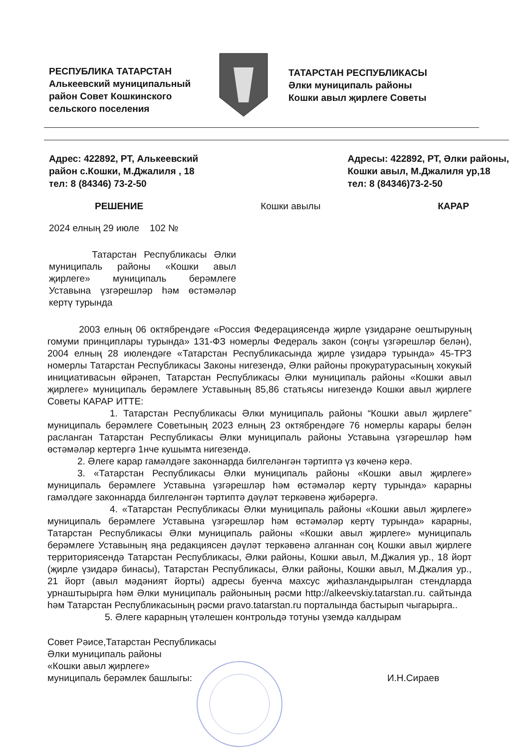РЕСПУБЛИКА ТАТАРСТАН
Алькеевский муниципальный район Совет Кошкинского сельского поселения
ТАТАРСТАН РЕСПУБЛИКАСЫ
Әлки муниципаль районы
Кошки авыл җирлеге Советы
Адрес: 422892, РТ, Алькеевский
район с.Кошки, М.Джалиля , 18
тел: 8 (84346) 73-2-50
Адресы: 422892, РТ, Әлки районы,
Кошки авыл, М.Джалиля ур,18
тел: 8 (84346)73-2-50
РЕШЕНИЕ Кошки авылы КАРАР
2024 елның 29 июле 102 №
Татарстан Республикасы Әлки муниципаль районы «Кошки авыл җирлеге» муниципаль берәмлеге Уставына үзгәрешләр һәм өстәмәләр кертү турында
2003 елның 06 октябрендәге «Россия Федерациясендә җирле үзидарәне оештыруның гомуми принциплары турында» 131-ФЗ номерлы Федераль закон (соңгы үзгәрешләр белән), 2004 елның 28 июлендәге «Татарстан Республикасында җирле үзидарә турында» 45-ТРЗ номерлы Татарстан Республикасы Законы нигезендә, Әлки районы прокуратурасының хокукый инициативасын өйрәнеп, Татарстан Республикасы Әлки муниципаль районы «Кошки авыл җирлеге» муниципаль берәмлеге Уставының 85,86 статьясы нигезендә Кошки авыл җирлеге Советы КАРАР ИТТЕ:
1. Татарстан Республикасы Әлки муниципаль районы “Кошки авыл җирлеге” муниципаль берәмлеге Советының 2023 елның 23 октябрендәге 76 номерлы карары белән расланган Татарстан Республикасы Әлки муниципаль районы Уставына үзгәрешләр һәм өстәмәләр кертергә 1нче кушымта нигезендә.
2. Әлеге карар гамәлдәге законнарда билгеләнгән тәртиптә үз көченә керә.
3. «Татарстан Республикасы Әлки муниципаль районы «Кошки авыл җирлеге» муниципаль берәмлеге Уставына үзгәрешләр һәм өстәмәләр кертү турында» карарны гамәлдәге законнарда билгеләнгән тәртиптә дәүләт теркәвенә җибәрергә.
4. «Татарстан Республикасы Әлки муниципаль районы «Кошки авыл җирлеге» муниципаль берәмлеге Уставына үзгәрешләр һәм өстәмәләр кертү турында» карарны, Татарстан Республикасы Әлки муниципаль районы «Кошки авыл җирлеге» муниципаль берәмлеге Уставының яңа редакциясен дәүләт теркәвенә алганнан соң Кошки авыл җирлеге территориясендә Татарстан Республикасы, Әлки районы, Кошки авыл, М.Джалия ур., 18 йорт (җирле үзидарә бинасы), Татарстан Республикасы, Әлки районы, Кошки авыл, М.Джалия ур., 21 йорт (авыл мәдәният йорты) адресы буенча махсус җиһазландырылган стендларда урнаштырырга һәм Әлки муниципаль районының рәсми http://alkeevskiy.tatarstan.ru. сайтында һәм Татарстан Республикасының рәсми pravo.tatarstan.ru порталында бастырып чыгарырга..
5. Әлеге карарның үтәлешен контрольдә тотуны үземдә калдырам
Совет Рәисе,Татарстан Республикасы
Әлки муниципаль районы
«Кошки авыл җирлеге»
муниципаль берәмлек башлыгы:
И.Н.Сираев